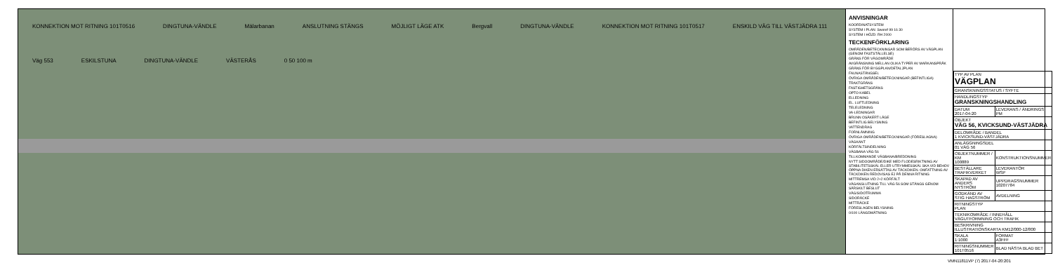KONNEKTION MOT RITNING 101T0516 DINGTUNA-VÄNDLE Mälarbanan ANSLUTNING STÄNGS MÖJLIGT LÄGE ATK Bergvall DINGTUNA-VÄNDLE KONNEKTION MOT RITNING 101T0517 ENSKILD VÄG TILL VÄSTJÄDRA 111 Väg 553 ESKILSTUNA DINGTUNA-VÄNDLE VÄSTERÅS 0 50 100 m
ANVISNINGAR
KOORDINATSYSTEM
SYSTEM I PLAN: Sweref 99 16 30
SYSTEM I HÖJD: RH 2000
TECKENFÖRKLARING
OMRÅDEN/BETECKNINGAR SOM BERÖRS AV VÄGPLAN (GENOM FASTSTÄLLELSE)
GRÄNS FÖR VÄGOMRÅDE
AVGRÄNSNING MELLAN OLIKA TYPER AV MARKANSPRÅK
GRÄNS FÖR BYGGPLAN/DETALJPLAN
FAUNASTÄNGSEL
ÖVRIGA OMRÅDEN/BETECKNINGAR (BEFINTLIGA)
TRAKTGRÄNS
FASTIGHETSGRÄNS
OPTO KABEL
ELLEDNING
EL. LUFTLEDNING
TELELEDNING
VA-LEDNINGAR
BRUNN OSÄKERT LÄGE
BEFINTLIG BELYSNING
VATTENDRAG
FORNLÄMNING
ÖVRIGA OMRÅDEN/BETECKNINGAR (FÖRESLAGNA)
VÄGKANT
KÖRFÄLTSINDELNING
VÄGBANA VÄG 56
TILLKOMMANDE VÄGBANA/BREDDNING
NYTT SIDOOMRÅDE/DIKE MED FLODESRIKTNING AV STABILITETSSKÄL ELLER UTRYMMESSKÄL SKA VID BEHOV ÖPPNA DIKEN ERSÄTTAS AV TÄCKDIKEN. OMFATTNING AV TÄCKDIKEN REDOVISAS EJ PÅ DENNA RITNING
MITTREMSA VID 2+2 KÖRFÄLT
VÄGANSLUTNING TILL VÄG 56 SOM STÄNGS GENOM SÄRSKILT BESLUT
VÄG/SIDOTRUMMA
SIDORÄCKE
MITTRÄCKE
FÖRESLAGEN BELYSNING
0/100 LÄNGDMÄTNING
| TYP AV PLAN VÄGPLAN | |
| GRANSKNINGSSTATUS / SYFTE | |
| HANDLINGSTYP GRANSKNINGSHANDLING | |
| DATUM 2017-04-20 | LEVERANS / ÄNDRINGS PM |
| OBJEKT VÄG 56, KVICKSUND-VÄSTJÄDRA | |
| DELOMRÅDE / BANDEL 1 KVICKSUND-VÄSTJÄDRA | |
| ANLÄGGNINGSDEL 01 VÄG 56 | |
| OBJEKTNUMMER / KM 100889 | KONSTRUKTIONSNUMMER |
| BESTÄLLARE TRAFIKVERKET | LEVERANTÖR WSP |
| SKAPAD AV ANDERS NYSTRÖM | UPPDRAGSNUMMER 10207784 |
| GODKÄND AV STIG HAGSTRÖM | AVDELNING |
| RITNINGSTYP PLAN | |
| TEKNIKOMRÅDE / INNEHÅLL VÄGUTFORMNING OCH TRAFIK | |
| BESKRIVNING ILLUSTRATIONSKARTA KM12/000-12/800 | |
| SKALA 1:1000 | FORMAT A3FFF |
| RITNINGSNUMMER 101T0516 | BLAD NÄSTA BLAD BET |
VMN11811VP (7) 2017-04-20:201